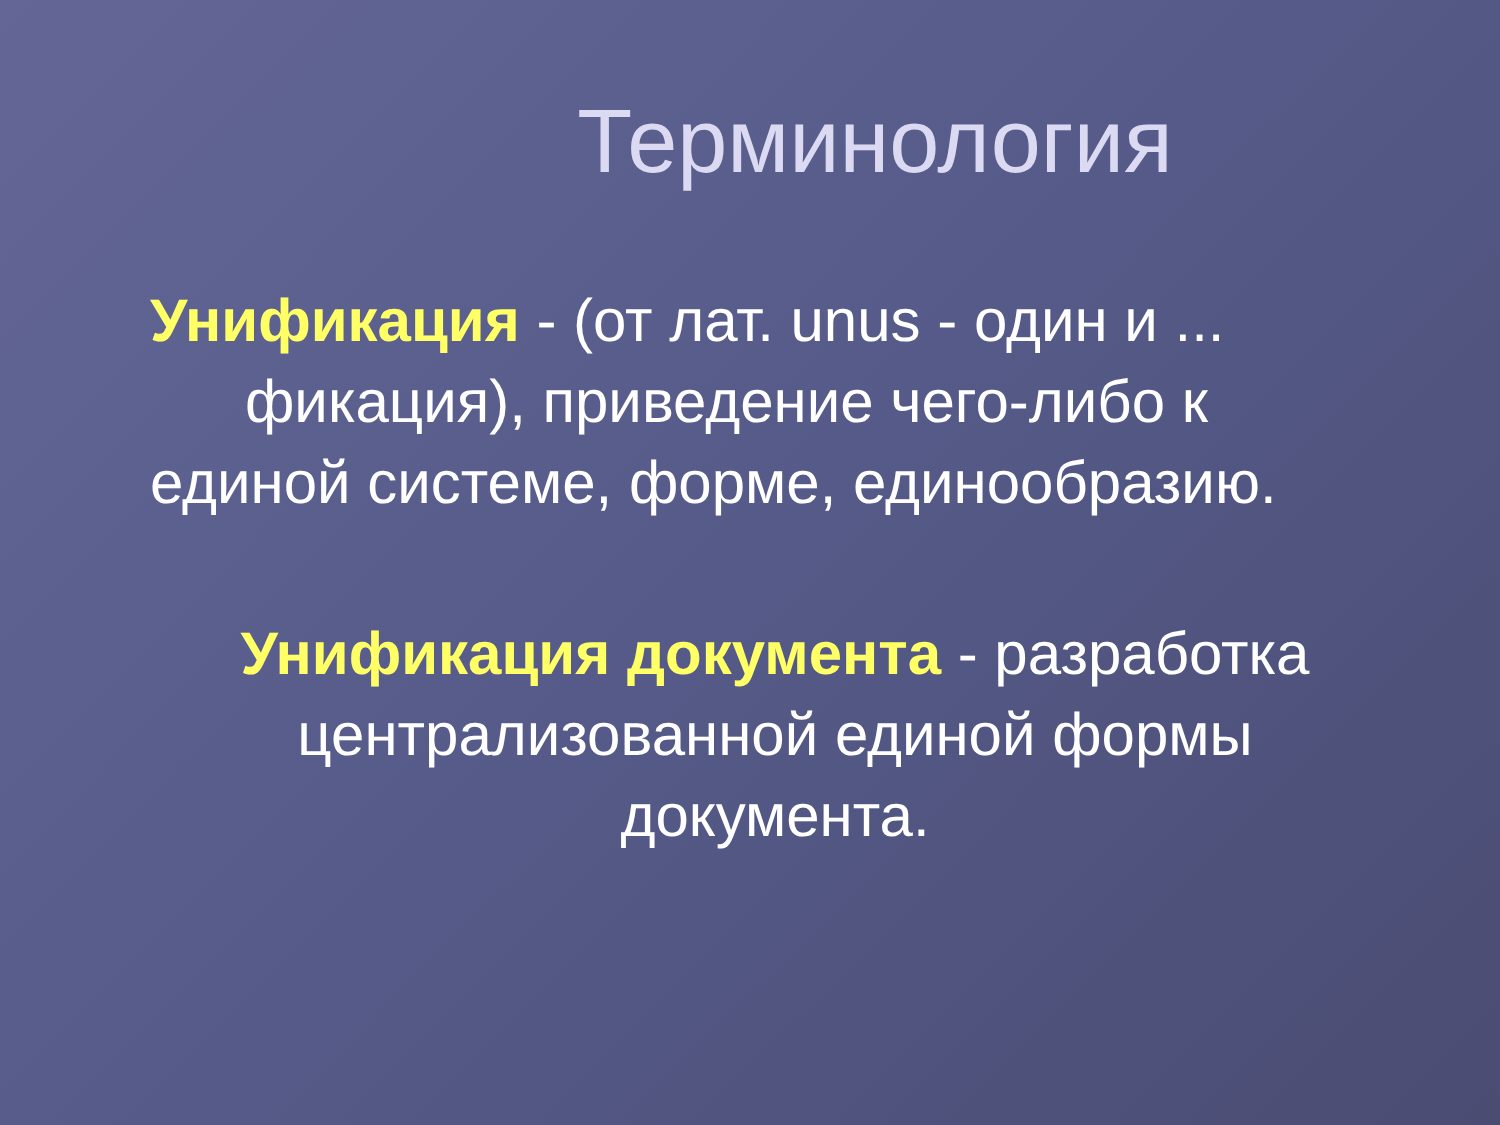Терминология
Унификация - (от лат. unus - один и ...
фикация), приведение чего-либо к
единой системе, форме, единообразию.
Унификация документа - разработка
централизованной единой формы
документа.